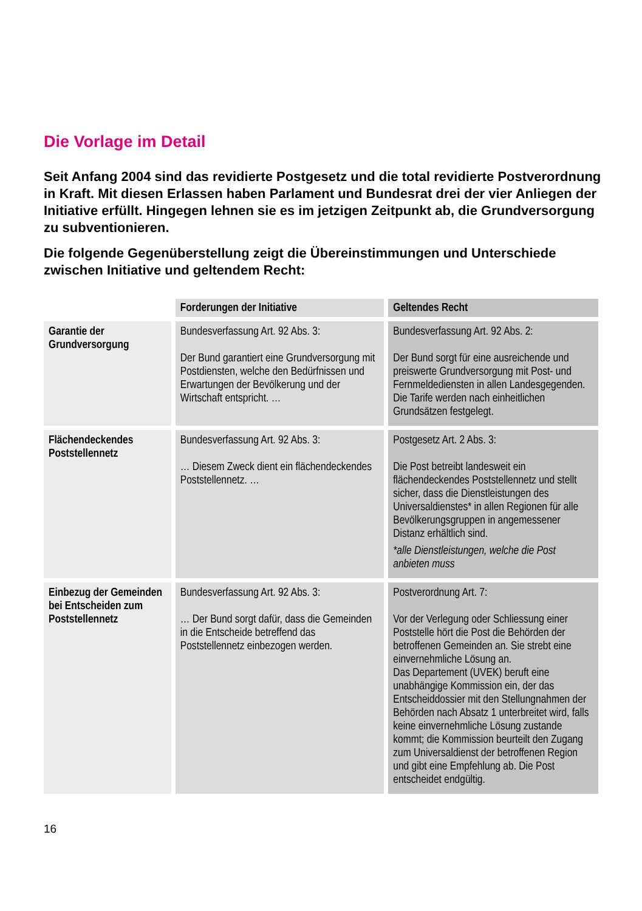Die Vorlage im Detail
Seit Anfang 2004 sind das revidierte Postgesetz und die total revidierte Postverordnung in Kraft. Mit diesen Erlassen haben Parlament und Bundesrat drei der vier Anliegen der Initiative erfüllt. Hingegen lehnen sie es im jetzigen Zeitpunkt ab, die Grundversorgung zu subventionieren.
Die folgende Gegenüberstellung zeigt die Übereinstimmungen und Unterschiede zwischen Initiative und geltendem Recht:
| | Forderungen der Initiative | Geltendes Recht |
| --- | --- | --- |
| Garantie der Grundversorgung | Bundesverfassung Art. 92 Abs. 3: Der Bund garantiert eine Grundversorgung mit Postdiensten, welche den Bedürfnissen und Erwartungen der Bevölkerung und der Wirtschaft entspricht. … | Bundesverfassung Art. 92 Abs. 2: Der Bund sorgt für eine ausreichende und preiswerte Grundversorgung mit Post- und Fernmeldediensten in allen Landesgegenden. Die Tarife werden nach einheitlichen Grundsätzen festgelegt. |
| Flächendeckendes Poststellennetz | Bundesverfassung Art. 92 Abs. 3: … Diesem Zweck dient ein flächendeckendes Poststellennetz. … | Postgesetz Art. 2 Abs. 3: Die Post betreibt landesweit ein flächendeckendes Poststellennetz und stellt sicher, dass die Dienstleistungen des Universaldienstes* in allen Regionen für alle Bevölkerungsgruppen in angemessener Distanz erhältlich sind. *alle Dienstleistungen, welche die Post anbieten muss |
| Einbezug der Gemeinden bei Entscheiden zum Poststellennetz | Bundesverfassung Art. 92 Abs. 3: … Der Bund sorgt dafür, dass die Gemeinden in die Entscheide betreffend das Poststellennetz einbezogen werden. | Postverordnung Art. 7: Vor der Verlegung oder Schliessung einer Poststelle hört die Post die Behörden der betroffenen Gemeinden an. Sie strebt eine einvernehmliche Lösung an. Das Departement (UVEK) beruft eine unabhängige Kommission ein, der das Entscheiddossier mit den Stellungnahmen der Behörden nach Absatz 1 unterbreitet wird, falls keine einvernehmliche Lösung zustande kommt; die Kommission beurteilt den Zugang zum Universaldienst der betroffenen Region und gibt eine Empfehlung ab. Die Post entscheidet endgültig. |
16